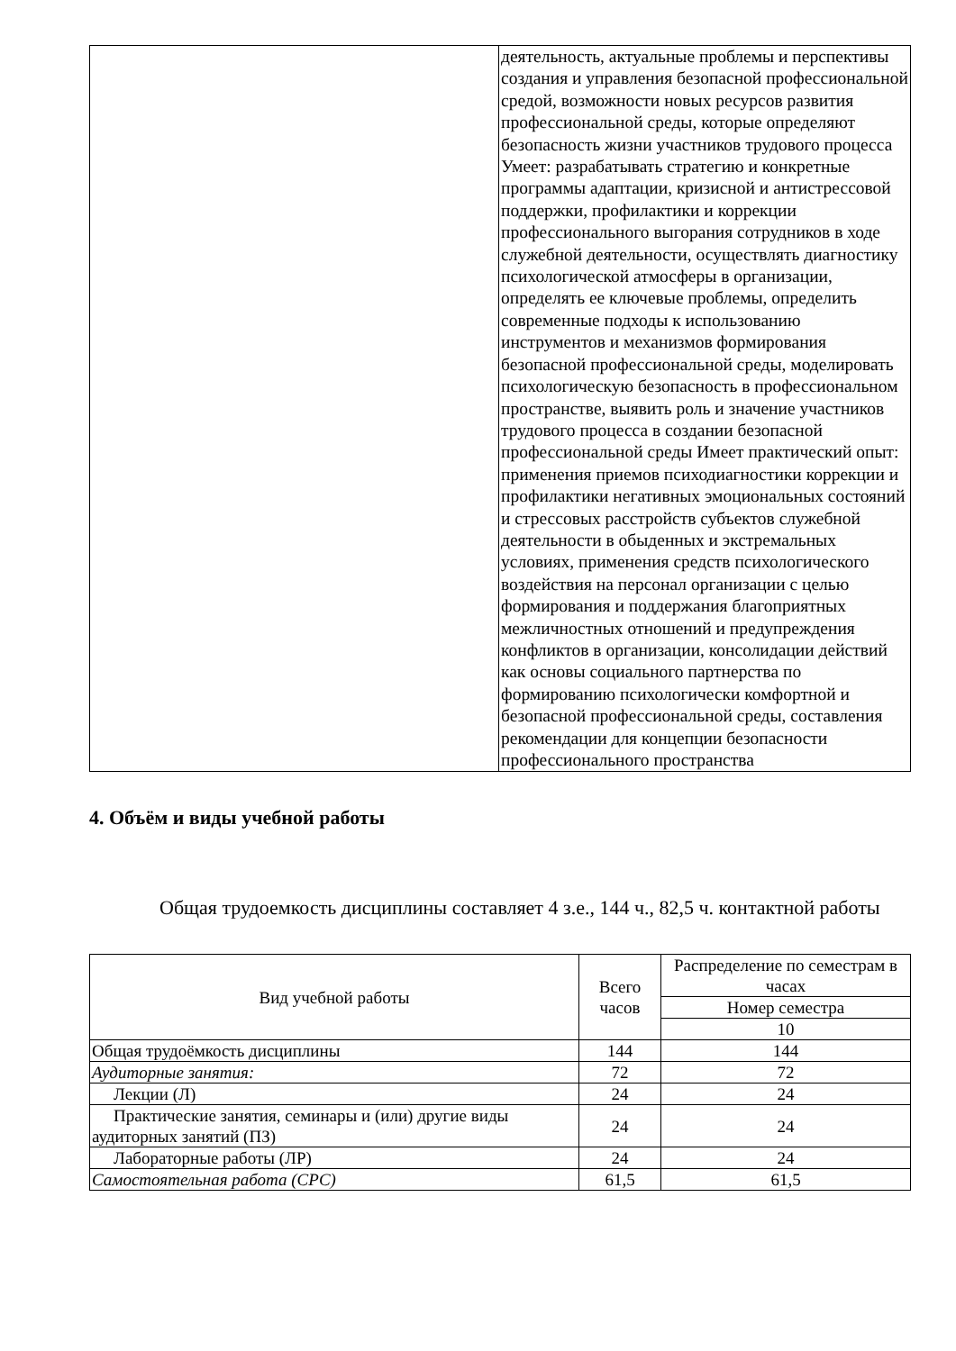| | деятельность, актуальные проблемы и перспективы создания и управления безопасной профессиональной средой, возможности новых ресурсов развития профессиональной среды, которые определяют безопасность жизни участников трудового процесса Умеет: разрабатывать стратегию и конкретные программы адаптации, кризисной и антистрессовой поддержки, профилактики и коррекции профессионального выгорания сотрудников в ходе служебной деятельности, осуществлять диагностику психологической атмосферы в организации, определять ее ключевые проблемы, определить современные подходы к использованию инструментов и механизмов формирования безопасной профессиональной среды, моделировать психологическую безопасность в профессиональном пространстве, выявить роль и значение участников трудового процесса в создании безопасной профессиональной среды Имеет практический опыт: применения приемов психодиагностики коррекции и профилактики негативных эмоциональных состояний и стрессовых расстройств субъектов служебной деятельности в обыденных и экстремальных условиях, применения средств психологического воздействия на персонал организации с целью формирования и поддержания благоприятных межличностных отношений и предупреждения конфликтов в организации, консолидации действий как основы социального партнерства по формированию психологически комфортной и безопасной профессиональной среды, составления рекомендации для концепции безопасности профессионального пространства |
4. Объём и виды учебной работы
Общая трудоемкость дисциплины составляет 4 з.е., 144 ч., 82,5 ч. контактной работы
| Вид учебной работы | Всего часов | Распределение по семестрам в часах |
| --- | --- | --- |
| | | Номер семестра |
| | | 10 |
| Общая трудоёмкость дисциплины | 144 | 144 |
| Аудиторные занятия: | 72 | 72 |
| Лекции (Л) | 24 | 24 |
| Практические занятия, семинары и (или) другие виды аудиторных занятий (ПЗ) | 24 | 24 |
| Лабораторные работы (ЛР) | 24 | 24 |
| Самостоятельная работа (СРС) | 61,5 | 61,5 |